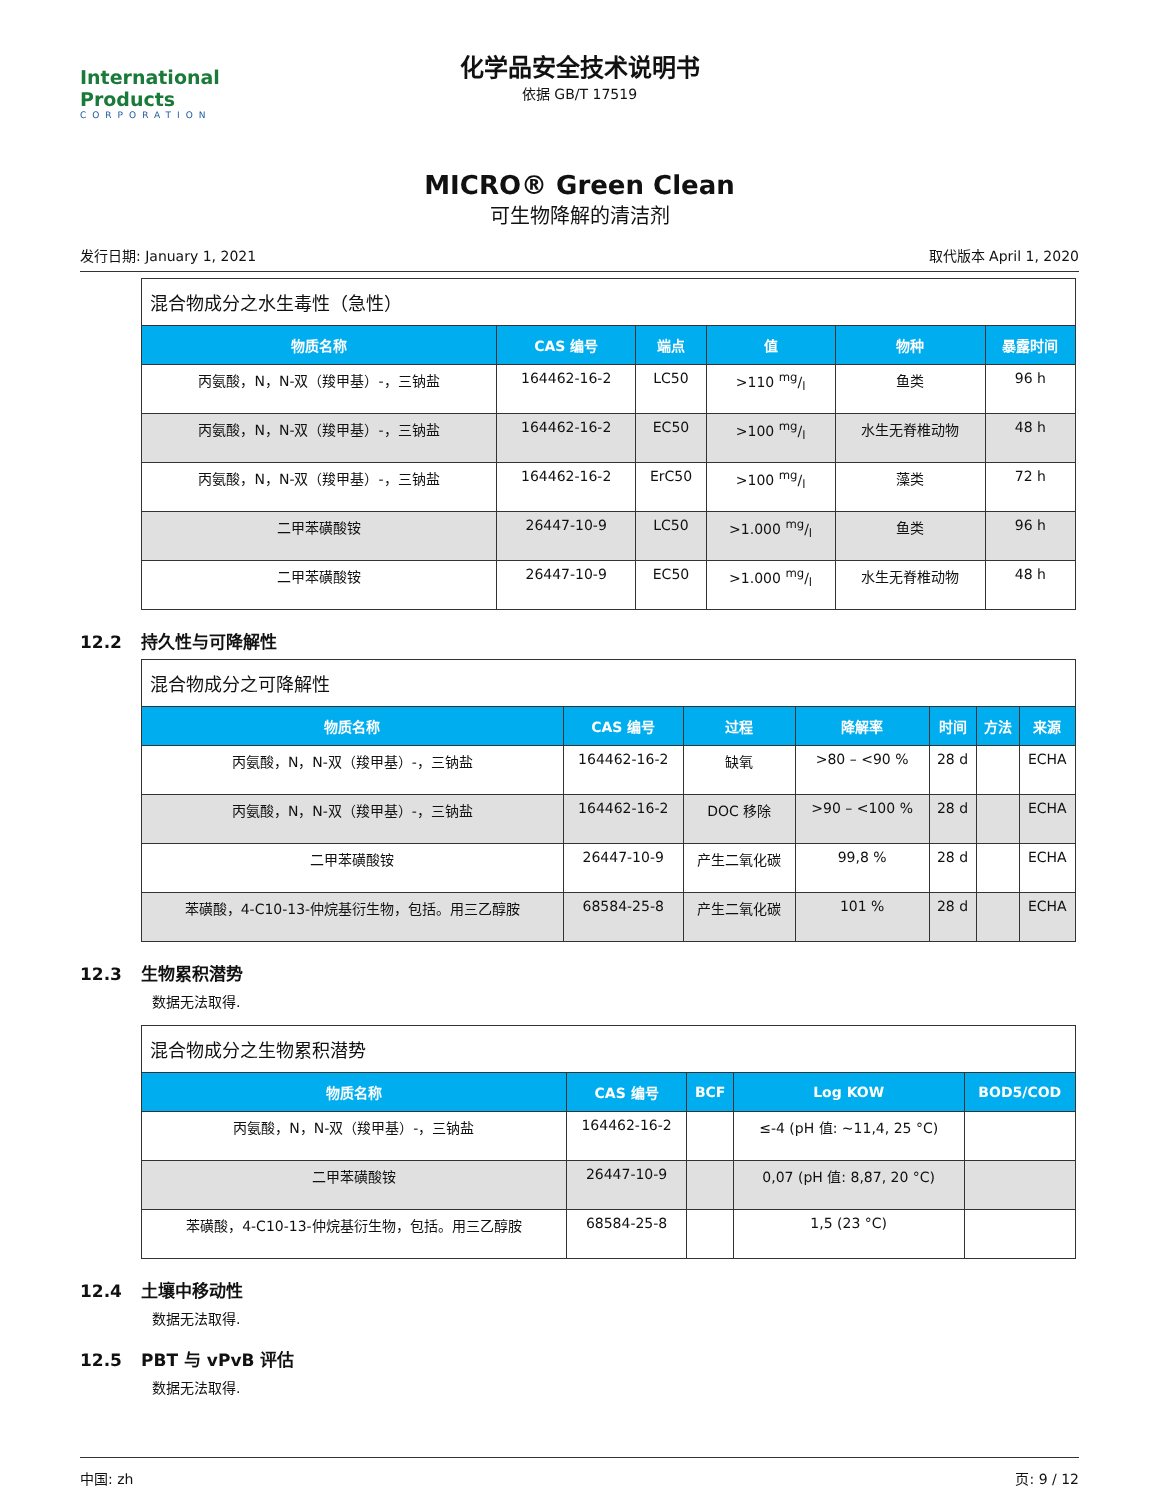International Products
CORPORATION
化学品安全技术说明书
依据 GB/T 17519
MICRO® Green Clean
可生物降解的清洁剂
发行日期: January 1, 2021 取代版本 April 1, 2020
| 混合物成分之水生毒性（急性） | | | | | |
| --- | --- | --- | --- | --- | --- |
| 物质名称 | CAS 编号 | 端点 | 值 | 物种 | 暴露时间 |
| 丙氨酸，N，N-双（羧甲基）-，三钠盐 | 164462-16-2 | LC50 | >110 mg/l | 鱼类 | 96 h |
| 丙氨酸，N，N-双（羧甲基）-，三钠盐 | 164462-16-2 | EC50 | >100 mg/l | 水生无脊椎动物 | 48 h |
| 丙氨酸，N，N-双（羧甲基）-，三钠盐 | 164462-16-2 | ErC50 | >100 mg/l | 藻类 | 72 h |
| 二甲苯磺酸铵 | 26447-10-9 | LC50 | >1.000 mg/l | 鱼类 | 96 h |
| 二甲苯磺酸铵 | 26447-10-9 | EC50 | >1.000 mg/l | 水生无脊椎动物 | 48 h |
12.2 持久性与可降解性
| 混合物成分之可降解性 | | | | | | |
| --- | --- | --- | --- | --- | --- | --- |
| 物质名称 | CAS 编号 | 过程 | 降解率 | 时间 | 方法 | 来源 |
| 丙氨酸，N，N-双（羧甲基）-，三钠盐 | 164462-16-2 | 缺氧 | >80 – <90 % | 28 d | | ECHA |
| 丙氨酸，N，N-双（羧甲基）-，三钠盐 | 164462-16-2 | DOC 移除 | >90 – <100 % | 28 d | | ECHA |
| 二甲苯磺酸铵 | 26447-10-9 | 产生二氧化碳 | 99,8 % | 28 d | | ECHA |
| 苯磺酸，4-C10-13-仲烷基衍生物，包括。用三乙醇胺 | 68584-25-8 | 产生二氧化碳 | 101 % | 28 d | | ECHA |
12.3 生物累积潜势
数据无法取得.
| 混合物成分之生物累积潜势 | | | | |
| --- | --- | --- | --- | --- |
| 物质名称 | CAS 编号 | BCF | Log KOW | BOD5/COD |
| 丙氨酸，N，N-双（羧甲基）-，三钠盐 | 164462-16-2 | | ≤-4 (pH 值: ~11,4, 25 °C) | |
| 二甲苯磺酸铵 | 26447-10-9 | | 0,07 (pH 值: 8,87, 20 °C) | |
| 苯磺酸，4-C10-13-仲烷基衍生物，包括。用三乙醇胺 | 68584-25-8 | | 1,5 (23 °C) | |
12.4 土壤中移动性
数据无法取得.
12.5 PBT 与 vPvB 评估
数据无法取得.
中国: zh 页: 9 / 12